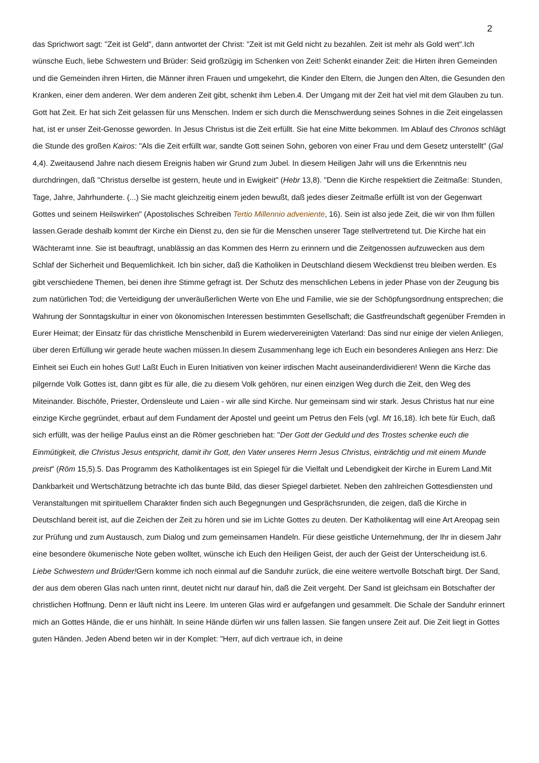2
das Sprichwort sagt: "Zeit ist Geld", dann antwortet der Christ: "Zeit ist mit Geld nicht zu bezahlen. Zeit ist mehr als Gold wert".Ich wünsche Euch, liebe Schwestern und Brüder: Seid großzügig im Schenken von Zeit! Schenkt einander Zeit: die Hirten ihren Gemeinden und die Gemeinden ihren Hirten, die Männer ihren Frauen und umgekehrt, die Kinder den Eltern, die Jungen den Alten, die Gesunden den Kranken, einer dem anderen. Wer dem anderen Zeit gibt, schenkt ihm Leben.4. Der Umgang mit der Zeit hat viel mit dem Glauben zu tun. Gott hat Zeit. Er hat sich Zeit gelassen für uns Menschen. Indem er sich durch die Menschwerdung seines Sohnes in die Zeit eingelassen hat, ist er unser Zeit-Genosse geworden. In Jesus Christus ist die Zeit erfüllt. Sie hat eine Mitte bekommen. Im Ablauf des Chronos schlägt die Stunde des großen Kairos: "Als die Zeit erfüllt war, sandte Gott seinen Sohn, geboren von einer Frau und dem Gesetz unterstellt" (Gal 4,4). Zweitausend Jahre nach diesem Ereignis haben wir Grund zum Jubel. In diesem Heiligen Jahr will uns die Erkenntnis neu durchdringen, daß "Christus derselbe ist gestern, heute und in Ewigkeit" (Hebr 13,8). "Denn die Kirche respektiert die Zeitmaße: Stunden, Tage, Jahre, Jahrhunderte. (...) Sie macht gleichzeitig einem jeden bewußt, daß jedes dieser Zeitmaße erfüllt ist von der Gegenwart Gottes und seinem Heilswirken" (Apostolisches Schreiben Tertio Millennio adveniente, 16). Sein ist also jede Zeit, die wir von Ihm füllen lassen.Gerade deshalb kommt der Kirche ein Dienst zu, den sie für die Menschen unserer Tage stellvertretend tut. Die Kirche hat ein Wächteramt inne. Sie ist beauftragt, unablässig an das Kommen des Herrn zu erinnern und die Zeitgenossen aufzuwecken aus dem Schlaf der Sicherheit und Bequemlichkeit. Ich bin sicher, daß die Katholiken in Deutschland diesem Weckdienst treu bleiben werden. Es gibt verschiedene Themen, bei denen ihre Stimme gefragt ist. Der Schutz des menschlichen Lebens in jeder Phase von der Zeugung bis zum natürlichen Tod; die Verteidigung der unveräußerlichen Werte von Ehe und Familie, wie sie der Schöpfungsordnung entsprechen; die Wahrung der Sonntagskultur in einer von ökonomischen Interessen bestimmten Gesellschaft; die Gastfreundschaft gegenüber Fremden in Eurer Heimat; der Einsatz für das christliche Menschenbild in Eurem wiedervereinigten Vaterland: Das sind nur einige der vielen Anliegen, über deren Erfüllung wir gerade heute wachen müssen.In diesem Zusammenhang lege ich Euch ein besonderes Anliegen ans Herz: Die Einheit sei Euch ein hohes Gut! Laßt Euch in Euren Initiativen von keiner irdischen Macht auseinanderdividieren! Wenn die Kirche das pilgernde Volk Gottes ist, dann gibt es für alle, die zu diesem Volk gehören, nur einen einzigen Weg durch die Zeit, den Weg des Miteinander. Bischöfe, Priester, Ordensleute und Laien - wir alle sind Kirche. Nur gemeinsam sind wir stark. Jesus Christus hat nur eine einzige Kirche gegründet, erbaut auf dem Fundament der Apostel und geeint um Petrus den Fels (vgl. Mt 16,18). Ich bete für Euch, daß sich erfüllt, was der heilige Paulus einst an die Römer geschrieben hat: "Der Gott der Geduld und des Trostes schenke euch die Einmütigkeit, die Christus Jesus entspricht, damit ihr Gott, den Vater unseres Herrn Jesus Christus, einträchtig und mit einem Munde preist" (Röm 15,5).5. Das Programm des Katholikentages ist ein Spiegel für die Vielfalt und Lebendigkeit der Kirche in Eurem Land.Mit Dankbarkeit und Wertschätzung betrachte ich das bunte Bild, das dieser Spiegel darbietet. Neben den zahlreichen Gottesdiensten und Veranstaltungen mit spirituellem Charakter finden sich auch Begegnungen und Gesprächsrunden, die zeigen, daß die Kirche in Deutschland bereit ist, auf die Zeichen der Zeit zu hören und sie im Lichte Gottes zu deuten. Der Katholikentag will eine Art Areopag sein zur Prüfung und zum Austausch, zum Dialog und zum gemeinsamen Handeln. Für diese geistliche Unternehmung, der Ihr in diesem Jahr eine besondere ökumenische Note geben wolltet, wünsche ich Euch den Heiligen Geist, der auch der Geist der Unterscheidung ist.6. Liebe Schwestern und Brüder!Gern komme ich noch einmal auf die Sanduhr zurück, die eine weitere wertvolle Botschaft birgt. Der Sand, der aus dem oberen Glas nach unten rinnt, deutet nicht nur darauf hin, daß die Zeit vergeht. Der Sand ist gleichsam ein Botschafter der christlichen Hoffnung. Denn er läuft nicht ins Leere. Im unteren Glas wird er aufgefangen und gesammelt. Die Schale der Sanduhr erinnert mich an Gottes Hände, die er uns hinhält. In seine Hände dürfen wir uns fallen lassen. Sie fangen unsere Zeit auf. Die Zeit liegt in Gottes guten Händen. Jeden Abend beten wir in der Komplet: "Herr, auf dich vertraue ich, in deine